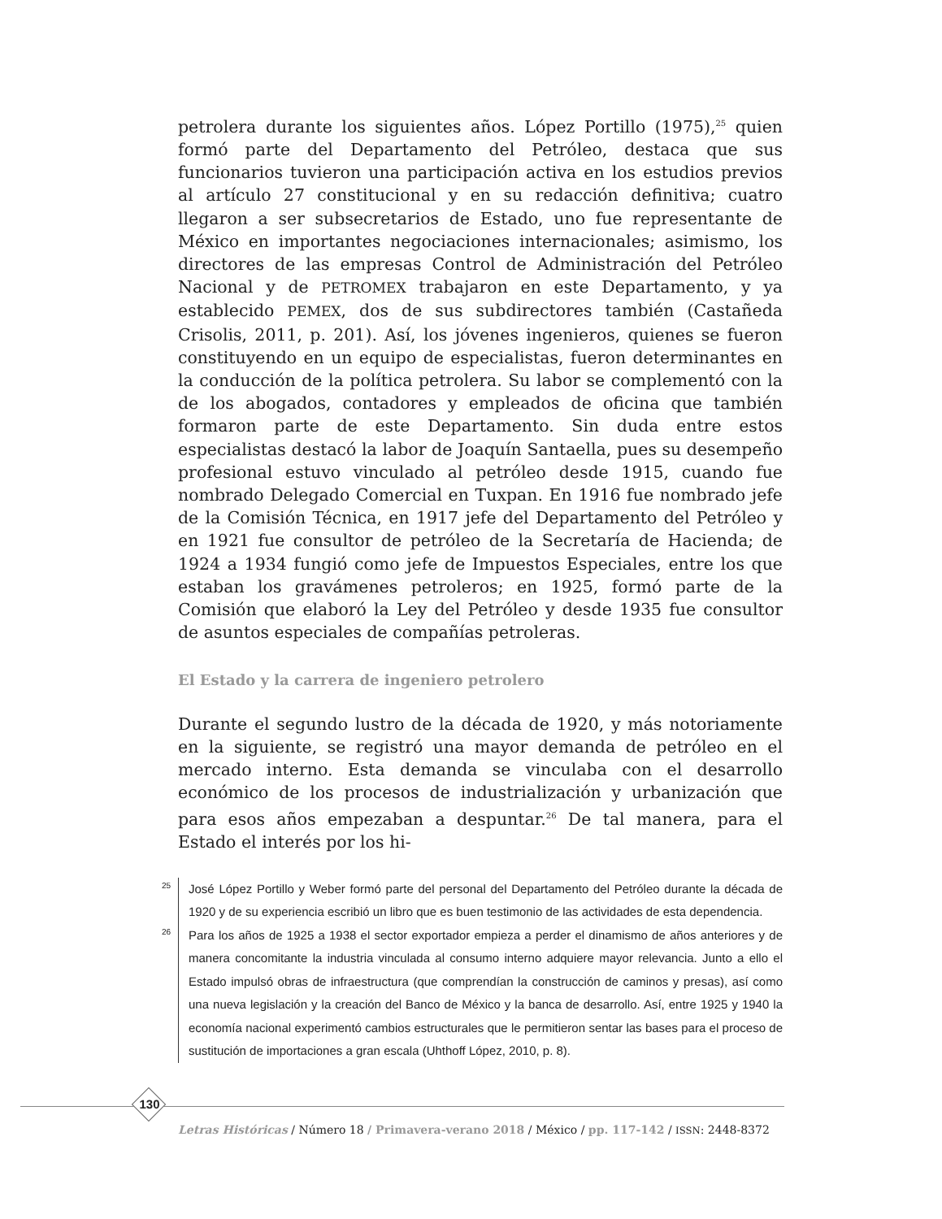petrolera durante los siguientes años. López Portillo (1975),<sup>25</sup> quien formó parte del Departamento del Petróleo, destaca que sus funcionarios tuvieron una participación activa en los estudios previos al artículo 27 constitucional y en su redacción definitiva; cuatro llegaron a ser subsecretarios de Estado, uno fue representante de México en importantes negociaciones internacionales; asimismo, los directores de las empresas Control de Administración del Petróleo Nacional y de PETROMEX trabajaron en este Departamento, y ya establecido PEMEX, dos de sus subdirectores también (Castañeda Crisolis, 2011, p. 201). Así, los jóvenes ingenieros, quienes se fueron constituyendo en un equipo de especialistas, fueron determinantes en la conducción de la política petrolera. Su labor se complementó con la de los abogados, contadores y empleados de oficina que también formaron parte de este Departamento. Sin duda entre estos especialistas destacó la labor de Joaquín Santaella, pues su desempeño profesional estuvo vinculado al petróleo desde 1915, cuando fue nombrado Delegado Comercial en Tuxpan. En 1916 fue nombrado jefe de la Comisión Técnica, en 1917 jefe del Departamento del Petróleo y en 1921 fue consultor de petróleo de la Secretaría de Hacienda; de 1924 a 1934 fungió como jefe de Impuestos Especiales, entre los que estaban los gravámenes petroleros; en 1925, formó parte de la Comisión que elaboró la Ley del Petróleo y desde 1935 fue consultor de asuntos especiales de compañías petroleras.
El Estado y la carrera de ingeniero petrolero
Durante el segundo lustro de la década de 1920, y más notoriamente en la siguiente, se registró una mayor demanda de petróleo en el mercado interno. Esta demanda se vinculaba con el desarrollo económico de los procesos de industrialización y urbanización que para esos años empezaban a despuntar.<sup>26</sup> De tal manera, para el Estado el interés por los hi-
25
José López Portillo y Weber formó parte del personal del Departamento del Petróleo durante la década de 1920 y de su experiencia escribió un libro que es buen testimonio de las actividades de esta dependencia.
26
Para los años de 1925 a 1938 el sector exportador empieza a perder el dinamismo de años anteriores y de manera concomitante la industria vinculada al consumo interno adquiere mayor relevancia. Junto a ello el Estado impulsó obras de infraestructura (que comprendían la construcción de caminos y presas), así como una nueva legislación y la creación del Banco de México y la banca de desarrollo. Así, entre 1925 y 1940 la economía nacional experimentó cambios estructurales que le permitieron sentar las bases para el proceso de sustitución de importaciones a gran escala (Uhthoff López, 2010, p. 8).
130
Letras Históricas / Número 18 / Primavera-verano 2018 / México / pp. 117-142 / ISSN: 2448-8372